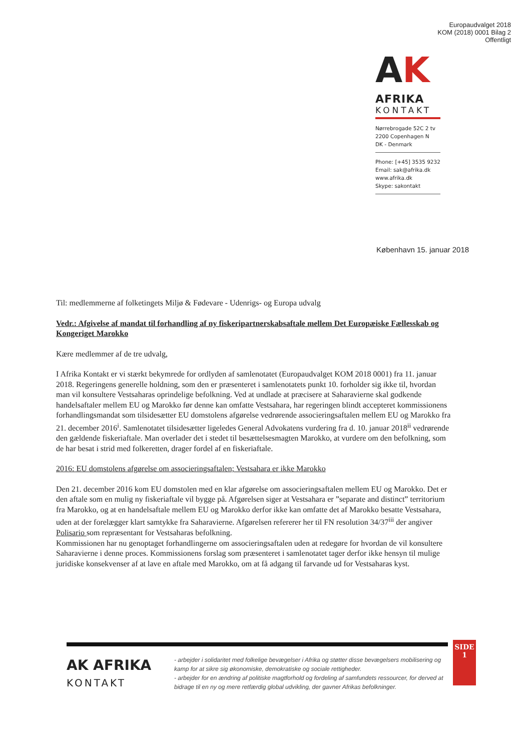Europaudvalget 2018
KOM (2018) 0001 Bilag 2
Offentligt
AK
AFRIKA
KONTAKT
Nørrebrogade 52C 2 tv
2200 Copenhagen N
DK - Denmark
Phone: [+45] 3535 9232
Email: sak@afrika.dk
www.afrika.dk
Skype: sakontakt
København 15. januar 2018
Til: medlemmerne af folketingets Miljø & Fødevare - Udenrigs- og Europa udvalg
Vedr.: Afgivelse af mandat til forhandling af ny fiskeripartnerskabsaftale mellem Det Europæiske Fællesskab og Kongeriget Marokko
Kære medlemmer af de tre udvalg,
I Afrika Kontakt er vi stærkt bekymrede for ordlyden af samlenotatet (Europaudvalget KOM 2018 0001) fra 11. januar 2018. Regeringens generelle holdning, som den er præsenteret i samlenotatets punkt 10. forholder sig ikke til, hvordan man vil konsultere Vestsaharas oprindelige befolkning. Ved at undlade at præcisere at Saharavierne skal godkende handelsaftaler mellem EU og Marokko før denne kan omfatte Vestsahara, har regeringen blindt accepteret kommissionens forhandlingsmandat som tilsidesætter EU domstolens afgørelse vedrørende associeringsaftalen mellem EU og Marokko fra 21. december 2016<sup>i</sup>. Samlenotatet tilsidesætter ligeledes General Advokatens vurdering fra d. 10. januar 2018<sup>ii</sup> vedrørende den gældende fiskeriaftale. Man overlader det i stedet til besættelsesmagten Marokko, at vurdere om den befolkning, som de har besat i strid med folkeretten, drager fordel af en fiskeriaftale.
2016: EU domstolens afgørelse om associeringsaftalen; Vestsahara er ikke Marokko
Den 21. december 2016 kom EU domstolen med en klar afgørelse om associeringsaftalen mellem EU og Marokko. Det er den aftale som en mulig ny fiskeriaftale vil bygge på. Afgørelsen siger at Vestsahara er ”separate and distinct” territorium fra Marokko, og at en handelsaftale mellem EU og Marokko derfor ikke kan omfatte det af Marokko besatte Vestsahara, uden at der forelægger klart samtykke fra Saharavierne. Afgørelsen refererer her til FN resolution 34/37<sup>iii</sup> der angiver Polisario som repræsentant for Vestsaharas befolkning.
Kommissionen har nu genoptaget forhandlingerne om associeringsaftalen uden at redegøre for hvordan de vil konsultere Saharavierne i denne proces. Kommissionens forslag som præsenteret i samlenotatet tager derfor ikke hensyn til mulige juridiske konsekvenser af at lave en aftale med Marokko, om at få adgang til farvande ud for Vestsaharas kyst.
SIDE
1
AK AFRIKA
KONTAKT
- arbejder i solidaritet med folkelige bevægelser i Afrika og støtter disse bevægelsers mobilisering og kamp for at sikre sig økonomiske, demokratiske og sociale rettigheder.
- arbejder for en ændring af politiske magtforhold og fordeling af samfundets ressourcer, for derved at bidrage til en ny og mere retfærdig global udvikling, der gavner Afrikas befolkninger.